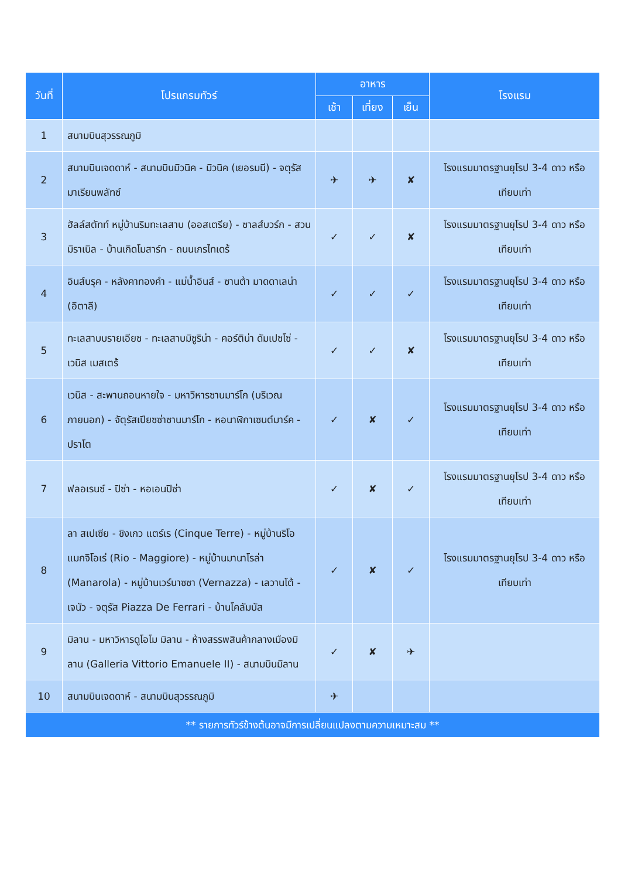| วันที่ | โปรแกรมทัวร์ | อาหาร | | | โรงแรม |
| --- | --- | --- | --- | --- | --- |
| | | เช้า | เที่ยง | เย็น | |
| 1 | สนามบินสุวรรณภูมิ | | | | |
| 2 | สนามบินเจดดาห์ - สนามบินมิวนิค - มิวนิค (เยอรมนี) - จตุรัสมาเรียนพลัทซ์ | ✈ | ✈ | ✘ | โรงแรมมาตรฐานยุโรป 3-4 ดาว หรือเทียบเท่า |
| 3 | ฮัลล์สตัทท์ หมู่บ้านริมทะเลสาบ (ออสเตรีย) - ซาลส์บวร์ก - สวนมิราเบิล - บ้านเกิดโมสาร์ท - ถนนเกรไทเดร้ | ✓ | ✓ | ✘ | โรงแรมมาตรฐานยุโรป 3-4 ดาว หรือเทียบเท่า |
| 4 | อินส์บรุค - หลังคาทองคำ - แม่น้ำอินส์ - ซานต้า มาดดาเลน่า (อิตาลี) | ✓ | ✓ | ✓ | โรงแรมมาตรฐานยุโรป 3-4 ดาว หรือเทียบเท่า |
| 5 | ทะเลสาบบรายเอียซ - ทะเลสาบมิซูริน่า - คอร์ติน่า ดัมเปซโซ่ - เวนิส เมสเตร้ | ✓ | ✓ | ✘ | โรงแรมมาตรฐานยุโรป 3-4 ดาว หรือเทียบเท่า |
| 6 | เวนิส - สะพานถอนหายใจ - มหาวิหารซานมาร์โก (บริเวณภายนอก) - จัตุรัสเปียซซ่าซานมาร์โก - หอนาฬิกาเซนต์มาร์ค - ปราโต | ✓ | ✘ | ✓ | โรงแรมมาตรฐานยุโรป 3-4 ดาว หรือเทียบเท่า |
| 7 | ฟลอเรนซ์ - ปิซ่า - หอเอนปิซ่า | ✓ | ✘ | ✓ | โรงแรมมาตรฐานยุโรป 3-4 ดาว หรือเทียบเท่า |
| 8 | ลา สเปเซีย - ชิงเกว แตร์เร (Cinque Terre) - หมู่บ้านริโอ แมกจิโอเร่ (Rio - Maggiore) - หมู่บ้านมานาโรล่า (Manarola) - หมู่บ้านเวร์นาซซา (Vernazza) - เลวานโต้ - เจนัว - จตุรัส Piazza De Ferrari - บ้านโคลัมบัส | ✓ | ✘ | ✓ | โรงแรมมาตรฐานยุโรป 3-4 ดาว หรือเทียบเท่า |
| 9 | มิลาน - มหาวิหารดูโอโม มิลาน - ห้างสรรพสินค้ากลางเมืองมิลาน (Galleria Vittorio Emanuele II) - สนามบินมิลาน | ✓ | ✘ | ✈ | |
| 10 | สนามบินเจดดาห์ - สนามบินสุวรรณภูมิ | ✈ | | | |
| ** รายการทัวร์ข้างต้นอาจมีการเปลี่ยนแปลงตามความเหมาะสม ** | | | | | |